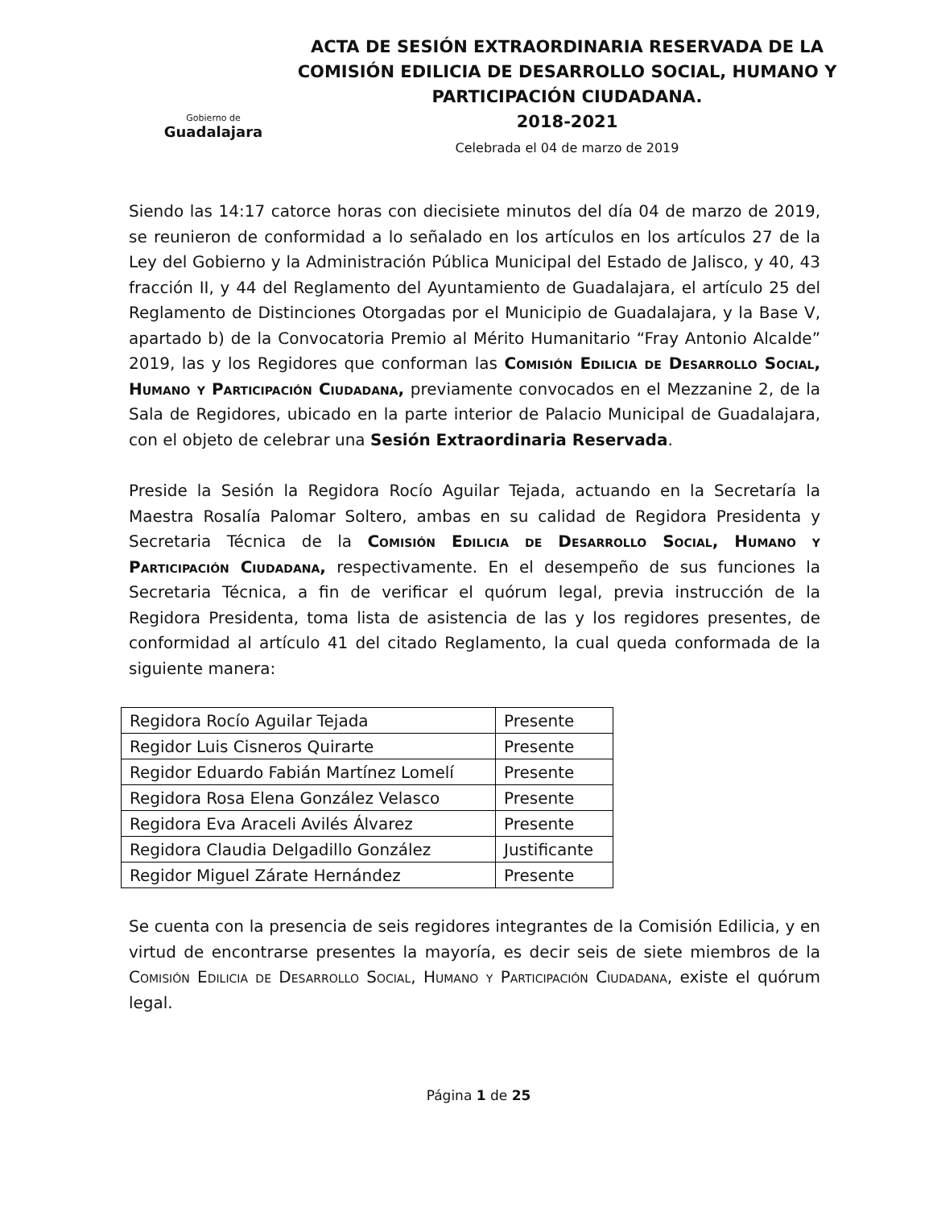Gobierno de
Guadalajara
ACTA DE SESIÓN EXTRAORDINARIA RESERVADA DE LA COMISIÓN EDILICIA DE DESARROLLO SOCIAL, HUMANO Y PARTICIPACIÓN CIUDADANA.
2018-2021
Celebrada el 04 de marzo de 2019
Siendo las 14:17 catorce horas con diecisiete minutos del día 04 de marzo de 2019, se reunieron de conformidad a lo señalado en los artículos en los artículos 27 de la Ley del Gobierno y la Administración Pública Municipal del Estado de Jalisco, y 40, 43 fracción II, y 44 del Reglamento del Ayuntamiento de Guadalajara, el artículo 25 del Reglamento de Distinciones Otorgadas por el Municipio de Guadalajara, y la Base V, apartado b) de la Convocatoria Premio al Mérito Humanitario “Fray Antonio Alcalde” 2019, las y los Regidores que conforman las Comisión Edilicia de Desarrollo Social, Humano y Participación Ciudadana, previamente convocados en el Mezzanine 2, de la Sala de Regidores, ubicado en la parte interior de Palacio Municipal de Guadalajara, con el objeto de celebrar una Sesión Extraordinaria Reservada.
Preside la Sesión la Regidora Rocío Aguilar Tejada, actuando en la Secretaría la Maestra Rosalía Palomar Soltero, ambas en su calidad de Regidora Presidenta y Secretaria Técnica de la Comisión Edilicia de Desarrollo Social, Humano y Participación Ciudadana, respectivamente. En el desempeño de sus funciones la Secretaria Técnica, a fin de verificar el quórum legal, previa instrucción de la Regidora Presidenta, toma lista de asistencia de las y los regidores presentes, de conformidad al artículo 41 del citado Reglamento, la cual queda conformada de la siguiente manera:
| Regidora Rocío Aguilar Tejada | Presente |
| Regidor Luis Cisneros Quirarte | Presente |
| Regidor Eduardo Fabián Martínez Lomelí | Presente |
| Regidora Rosa Elena González Velasco | Presente |
| Regidora Eva Araceli Avilés Álvarez | Presente |
| Regidora Claudia Delgadillo González | Justificante |
| Regidor Miguel Zárate Hernández | Presente |
Se cuenta con la presencia de seis regidores integrantes de la Comisión Edilicia, y en virtud de encontrarse presentes la mayoría, es decir seis de siete miembros de la Comisión Edilicia de Desarrollo Social, Humano y Participación Ciudadana, existe el quórum legal.
Página 1 de 25